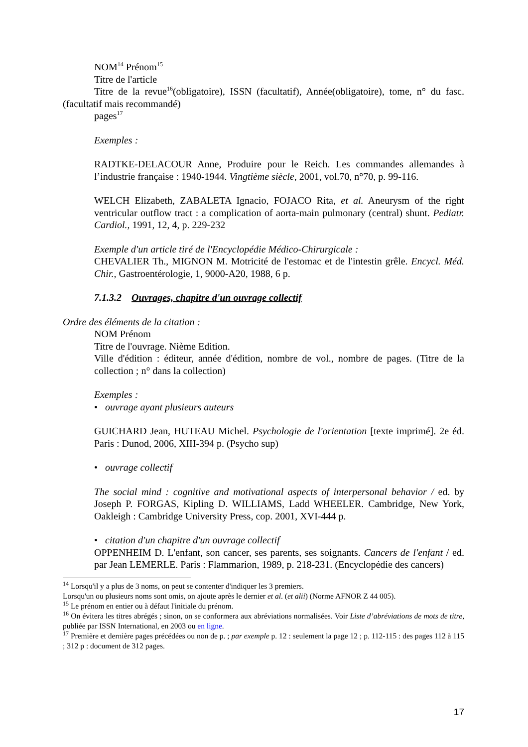NOM<sup>14</sup> Prénom<sup>15</sup>
Titre de l'article
Titre de la revue<sup>16</sup>(obligatoire), ISSN (facultatif), Année(obligatoire), tome, n° du fasc. (facultatif mais recommandé)
pages<sup>17</sup>
Exemples :
RADTKE-DELACOUR Anne, Produire pour le Reich. Les commandes allemandes à l’industrie française : 1940-1944. Vingtième siècle, 2001, vol.70, n°70, p. 99-116.
WELCH Elizabeth, ZABALETA Ignacio, FOJACO Rita, et al. Aneurysm of the right ventricular outflow tract : a complication of aorta-main pulmonary (central) shunt. Pediatr. Cardiol., 1991, 12, 4, p. 229-232
Exemple d'un article tiré de l'Encyclopédie Médico-Chirurgicale :
CHEVALIER Th., MIGNON M. Motricité de l'estomac et de l'intestin grêle. Encycl. Méd. Chir., Gastroentérologie, 1, 9000-A20, 1988, 6 p.
7.1.3.2 Ouvrages, chapitre d'un ouvrage collectif
Ordre des éléments de la citation :
NOM Prénom
Titre de l'ouvrage. Nième Edition.
Ville d'édition : éditeur, année d'édition, nombre de vol., nombre de pages. (Titre de la collection ; n° dans la collection)
Exemples :
• ouvrage ayant plusieurs auteurs
GUICHARD Jean, HUTEAU Michel. Psychologie de l'orientation [texte imprimé]. 2e éd. Paris : Dunod, 2006, XIII-394 p. (Psycho sup)
• ouvrage collectif
The social mind : cognitive and motivational aspects of interpersonal behavior / ed. by Joseph P. FORGAS, Kipling D. WILLIAMS, Ladd WHEELER. Cambridge, New York, Oakleigh : Cambridge University Press, cop. 2001, XVI-444 p.
• citation d'un chapitre d'un ouvrage collectif
OPPENHEIM D. L'enfant, son cancer, ses parents, ses soignants. Cancers de l'enfant / ed. par Jean LEMERLE. Paris : Flammarion, 1989, p. 218-231. (Encyclopédie des cancers)
<sup>14</sup> Lorsqu'il y a plus de 3 noms, on peut se contenter d'indiquer les 3 premiers.
Lorsqu'un ou plusieurs noms sont omis, on ajoute après le dernier et al. (et alii) (Norme AFNOR Z 44 005).
<sup>15</sup> Le prénom en entier ou à défaut l'initiale du prénom.
<sup>16</sup> On évitera les titres abrégés ; sinon, on se conformera aux abréviations normalisées. Voir Liste d’abréviations de mots de titre, publiée par ISSN International, en 2003 ou en ligne.
<sup>17</sup> Première et dernière pages précédées ou non de p. ; par exemple p. 12 : seulement la page 12 ; p. 112-115 : des pages 112 à 115 ; 312 p : document de 312 pages.
17